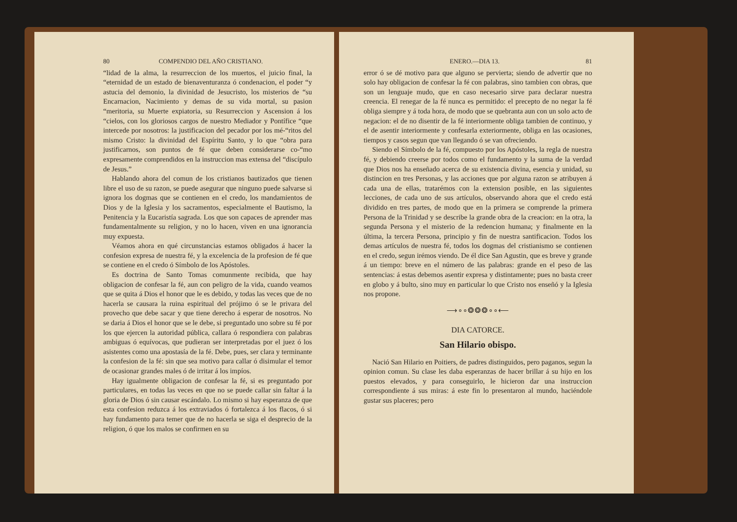80 COMPENDIO DEL AÑO CRISTIANO.
“lidad de la alma, la resurreccion de los muertos, el juicio final, la “eternidad de un estado de bienaventuranza ó condenacion, el poder “y astucia del demonio, la divinidad de Jesucristo, los misterios de “su Encarnacion, Nacimiento y demas de su vida mortal, su pasion “meritoria, su Muerte expiatoria, su Resurreccion y Ascension á los “cielos, con los gloriosos cargos de nuestro Mediador y Pontífice “que intercede por nosotros: la justificacion del pecador por los mé-“ritos del mismo Cristo: la divinidad del Espíritu Santo, y lo que “obra para justificarnos, son puntos de fé que deben considerarse co-“mo expresamente comprendidos en la instruccion mas extensa del “discípulo de Jesus.”
Hablando ahora del comun de los cristianos bautizados que tienen libre el uso de su razon, se puede asegurar que ninguno puede salvarse si ignora los dogmas que se contienen en el credo, los mandamientos de Dios y de la Iglesia y los sacramentos, especialmente el Bautismo, la Penitencia y la Eucaristía sagrada. Los que son capaces de aprender mas fundamentalmente su religion, y no lo hacen, viven en una ignorancia muy expuesta.
Véamos ahora en qué circunstancias estamos obligados á hacer la confesion expresa de nuestra fé, y la excelencia de la profesion de fé que se contiene en el credo ó Símbolo de los Apóstoles.
Es doctrina de Santo Tomas comunmente recibida, que hay obligacion de confesar la fé, aun con peligro de la vida, cuando veamos que se quita á Dios el honor que le es debido, y todas las veces que de no hacerla se causara la ruina espiritual del prójimo ó se le privara del provecho que debe sacar y que tiene derecho á esperar de nosotros. No se daria á Dios el honor que se le debe, si preguntado uno sobre su fé por los que ejercen la autoridad pública, callara ó respondiera con palabras ambiguas ó equívocas, que pudieran ser interpretadas por el juez ó los asistentes como una apostasía de la fé. Debe, pues, ser clara y terminante la confesion de la fé: sin que sea motivo para callar ó disimular el temor de ocasionar grandes males ó de irritar á los impíos.
Hay igualmente obligacion de confesar la fé, si es preguntado por particulares, en todas las veces en que no se puede callar sin faltar á la gloria de Dios ó sin causar escándalo. Lo mismo si hay esperanza de que esta confesion reduzca á los extraviados ó fortalezca á los flacos, ó si hay fundamento para temer que de no hacerla se siga el desprecio de la religion, ó que los malos se confirmen en su
ENERO.—DIA 13. 81
error ó se dé motivo para que alguno se pervierta; siendo de advertir que no solo hay obligacion de confesar la fé con palabras, sino tambien con obras, que son un lenguaje mudo, que en caso necesario sirve para declarar nuestra creencia. El renegar de la fé nunca es permitido: el precepto de no negar la fé obliga siempre y á toda hora, de modo que se quebranta aun con un solo acto de negacion: el de no disentir de la fé interiormente obliga tambien de continuo, y el de asentir interiormente y confesarla exteriormente, obliga en las ocasiones, tiempos y casos segun que van llegando ó se van ofreciendo.
Siendo el Símbolo de la fé, compuesto por los Apóstoles, la regla de nuestra fé, y debiendo creerse por todos como el fundamento y la suma de la verdad que Dios nos ha enseñado acerca de su existencia divina, esencia y unidad, su distincion en tres Personas, y las acciones que por alguna razon se atribuyen á cada una de ellas, tratarémos con la extension posible, en las siguientes lecciones, de cada uno de sus artículos, observando ahora que el credo está dividido en tres partes, de modo que en la primera se comprende la primera Persona de la Trinidad y se describe la grande obra de la creacion: en la otra, la segunda Persona y el misterio de la redencion humana; y finalmente en la última, la tercera Persona, principio y fin de nuestra santificacion. Todos los demas artículos de nuestra fé, todos los dogmas del cristianismo se contienen en el credo, segun irémos viendo. De él dice San Agustin, que es breve y grande á un tiempo: breve en el número de las palabras: grande en el peso de las sentencias: á estas debemos asentir expresa y distintamente; pues no basta creer en globo y á bulto, sino muy en particular lo que Cristo nos enseñó y la Iglesia nos propone.
⟶∘∘❂❂❂∘∘⟵
DIA CATORCE.
San Hilario obispo.
Nació San Hilario en Poitiers, de padres distinguidos, pero paganos, segun la opinion comun. Su clase les daba esperanzas de hacer brillar á su hijo en los puestos elevados, y para conseguirlo, le hicieron dar una instruccion correspondiente á sus miras: á este fin lo presentaron al mundo, haciéndole gustar sus placeres; pero